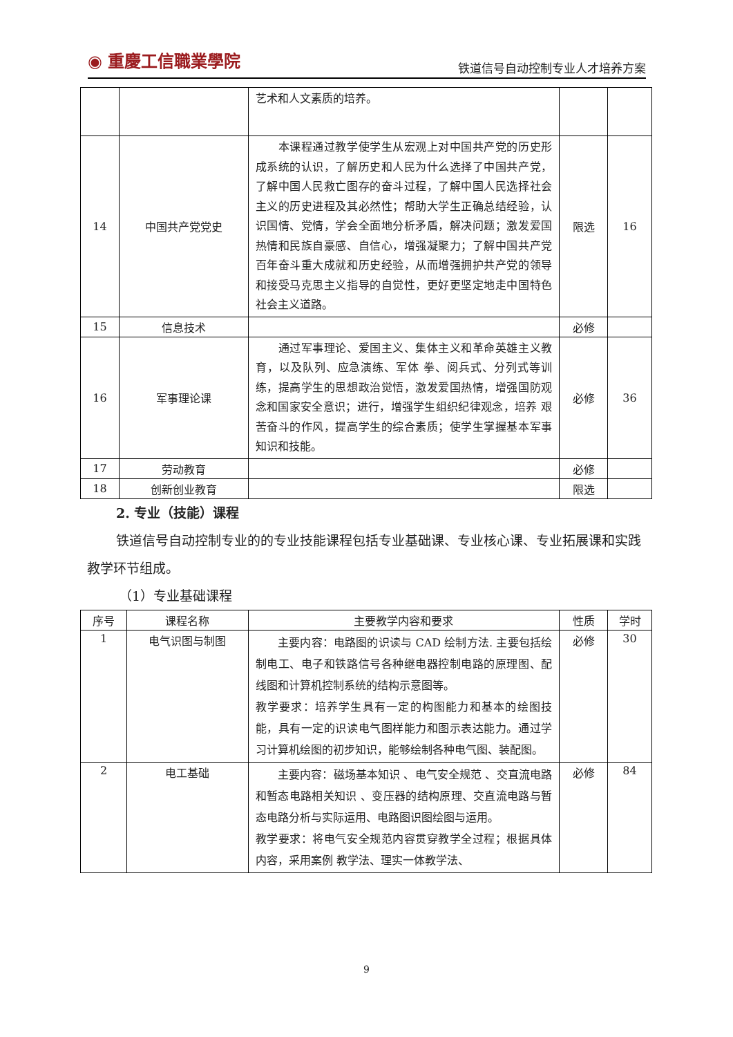◉ 重慶工信職業學院
铁道信号自动控制专业人才培养方案
| | | 艺术和人文素质的培养。 | | |
| 14 | 中国共产党党史 | 本课程通过教学使学生从宏观上对中国共产党的历史形成系统的认识，了解历史和人民为什么选择了中国共产党，了解中国人民救亡图存的奋斗过程，了解中国人民选择社会主义的历史进程及其必然性；帮助大学生正确总结经验，认识国情、党情，学会全面地分析矛盾，解决问题；激发爱国热情和民族自豪感、自信心，增强凝聚力；了解中国共产党百年奋斗重大成就和历史经验，从而增强拥护共产党的领导和接受马克思主义指导的自觉性，更好更坚定地走中国特色社会主义道路。 | 限选 | 16 |
| 15 | 信息技术 | | 必修 | |
| 16 | 军事理论课 | 通过军事理论、爱国主义、集体主义和革命英雄主义教育，以及队列、应急演练、军体 拳、阅兵式、分列式等训练，提高学生的思想政治觉悟，激发爱国热情，增强国防观念和国家安全意识；进行，增强学生组织纪律观念，培养 艰苦奋斗的作风，提高学生的综合素质；使学生掌握基本军事知识和技能。 | 必修 | 36 |
| 17 | 劳动教育 | | 必修 | |
| 18 | 创新创业教育 | | 限选 | |
2. 专业（技能）课程
铁道信号自动控制专业的的专业技能课程包括专业基础课、专业核心课、专业拓展课和实践教学环节组成。
（1）专业基础课程
| 序号 | 课程名称 | 主要教学内容和要求 | 性质 | 学时 |
| --- | --- | --- | --- | --- |
| 1 | 电气识图与制图 | 主要内容：电路图的识读与 CAD 绘制方法. 主要包括绘制电工、电子和铁路信号各种继电器控制电路的原理图、配线图和计算机控制系统的结构示意图等。 教学要求：培养学生具有一定的构图能力和基本的绘图技能，具有一定的识读电气图样能力和图示表达能力。通过学习计算机绘图的初步知识，能够绘制各种电气图、装配图。 | 必修 | 30 |
| 2 | 电工基础 | 主要内容：磁场基本知识 、电气安全规范 、交直流电路和暂态电路相关知识 、变压器的结构原理、交直流电路与暂态电路分析与实际运用、电路图识图绘图与运用。 教学要求：将电气安全规范内容贯穿教学全过程；根据具体内容，采用案例 教学法、理实一体教学法、 | 必修 | 84 |
9